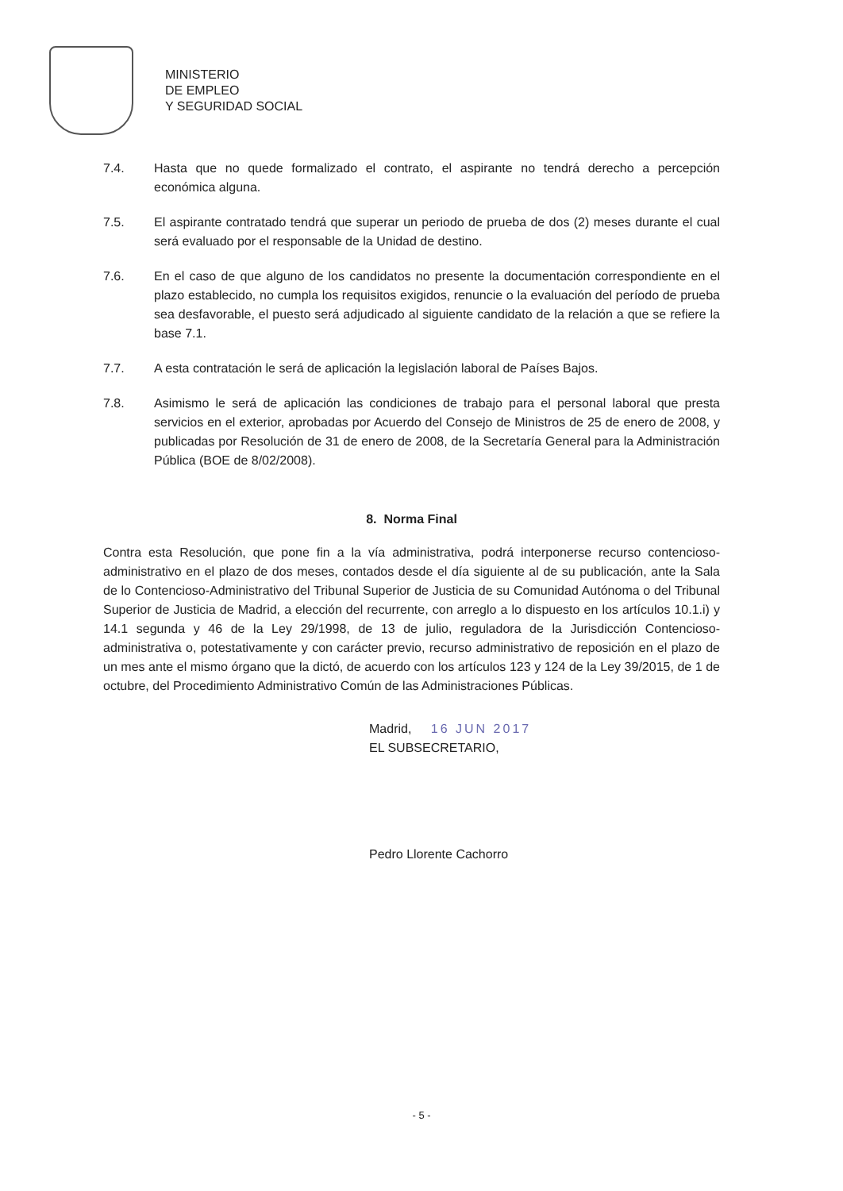MINISTERIO
DE EMPLEO
Y SEGURIDAD SOCIAL
7.4. Hasta que no quede formalizado el contrato, el aspirante no tendrá derecho a percepción económica alguna.
7.5. El aspirante contratado tendrá que superar un periodo de prueba de dos (2) meses durante el cual será evaluado por el responsable de la Unidad de destino.
7.6. En el caso de que alguno de los candidatos no presente la documentación correspondiente en el plazo establecido, no cumpla los requisitos exigidos, renuncie o la evaluación del período de prueba sea desfavorable, el puesto será adjudicado al siguiente candidato de la relación a que se refiere la base 7.1.
7.7. A esta contratación le será de aplicación la legislación laboral de Países Bajos.
7.8. Asimismo le será de aplicación las condiciones de trabajo para el personal laboral que presta servicios en el exterior, aprobadas por Acuerdo del Consejo de Ministros de 25 de enero de 2008, y publicadas por Resolución de 31 de enero de 2008, de la Secretaría General para la Administración Pública (BOE de 8/02/2008).
8. Norma Final
Contra esta Resolución, que pone fin a la vía administrativa, podrá interponerse recurso contencioso-administrativo en el plazo de dos meses, contados desde el día siguiente al de su publicación, ante la Sala de lo Contencioso-Administrativo del Tribunal Superior de Justicia de su Comunidad Autónoma o del Tribunal Superior de Justicia de Madrid, a elección del recurrente, con arreglo a lo dispuesto en los artículos 10.1.i) y 14.1 segunda y 46 de la Ley 29/1998, de 13 de julio, reguladora de la Jurisdicción Contencioso-administrativa o, potestativamente y con carácter previo, recurso administrativo de reposición en el plazo de un mes ante el mismo órgano que la dictó, de acuerdo con los artículos 123 y 124 de la Ley 39/2015, de 1 de octubre, del Procedimiento Administrativo Común de las Administraciones Públicas.
Madrid, 16 JUN 2017
EL SUBSECRETARIO,
Pedro Llorente Cachorro
- 5 -